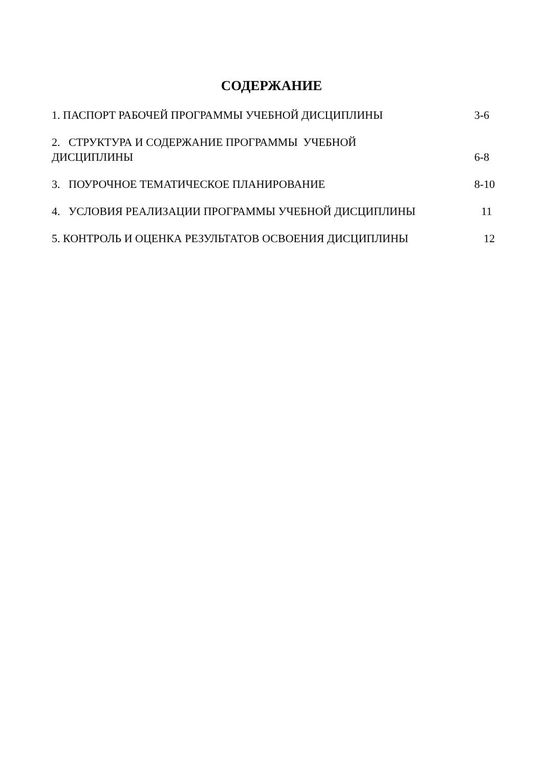СОДЕРЖАНИЕ
1. ПАСПОРТ РАБОЧЕЙ ПРОГРАММЫ УЧЕБНОЙ ДИСЦИПЛИНЫ 3-6
2. СТРУКТУРА И СОДЕРЖАНИЕ ПРОГРАММЫ УЧЕБНОЙ
ДИСЦИПЛИНЫ 6-8
3. ПОУРОЧНОЕ ТЕМАТИЧЕСКОЕ ПЛАНИРОВАНИЕ 8-10
4. УСЛОВИЯ РЕАЛИЗАЦИИ ПРОГРАММЫ УЧЕБНОЙ ДИСЦИПЛИНЫ 11
5. КОНТРОЛЬ И ОЦЕНКА РЕЗУЛЬТАТОВ ОСВОЕНИЯ ДИСЦИПЛИНЫ 12